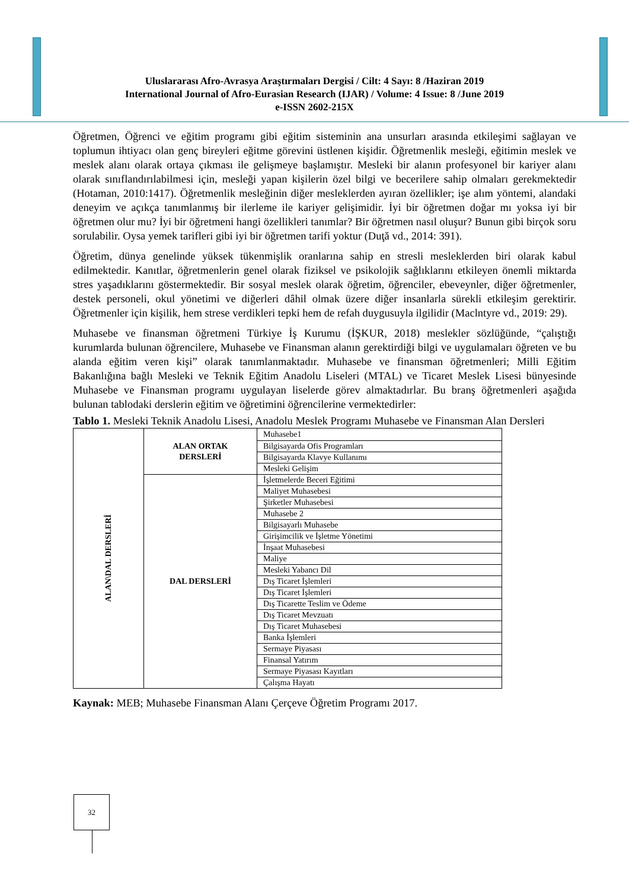Uluslararası Afro-Avrasya Araştırmaları Dergisi / Cilt: 4 Sayı: 8 /Haziran 2019
International Journal of Afro-Eurasian Research (IJAR) / Volume: 4 Issue: 8 /June 2019
e-ISSN 2602-215X
Öğretmen, Öğrenci ve eğitim programı gibi eğitim sisteminin ana unsurları arasında etkileşimi sağlayan ve toplumun ihtiyacı olan genç bireyleri eğitme görevini üstlenen kişidir. Öğretmenlik mesleği, eğitimin meslek ve meslek alanı olarak ortaya çıkması ile gelişmeye başlamıştır. Mesleki bir alanın profesyonel bir kariyer alanı olarak sınıflandırılabilmesi için, mesleği yapan kişilerin özel bilgi ve becerilere sahip olmaları gerekmektedir (Hotaman, 2010:1417). Öğretmenlik mesleğinin diğer mesleklerden ayıran özellikler; işe alım yöntemi, alandaki deneyim ve açıkça tanımlanmış bir ilerleme ile kariyer gelişimidir. İyi bir öğretmen doğar mı yoksa iyi bir öğretmen olur mu? İyi bir öğretmeni hangi özellikleri tanımlar? Bir öğretmen nasıl oluşur? Bunun gibi birçok soru sorulabilir. Oysa yemek tarifleri gibi iyi bir öğretmen tarifi yoktur (Duţă vd., 2014: 391).
Öğretim, dünya genelinde yüksek tükenmişlik oranlarına sahip en stresli mesleklerden biri olarak kabul edilmektedir. Kanıtlar, öğretmenlerin genel olarak fiziksel ve psikolojik sağlıklarını etkileyen önemli miktarda stres yaşadıklarını göstermektedir. Bir sosyal meslek olarak öğretim, öğrenciler, ebeveynler, diğer öğretmenler, destek personeli, okul yönetimi ve diğerleri dâhil olmak üzere diğer insanlarla sürekli etkileşim gerektirir. Öğretmenler için kişilik, hem strese verdikleri tepki hem de refah duygusuyla ilgilidir (Maclntyre vd., 2019: 29).
Muhasebe ve finansman öğretmeni Türkiye İş Kurumu (İŞKUR, 2018) meslekler sözlüğünde, “çalıştığı kurumlarda bulunan öğrencilere, Muhasebe ve Finansman alanın gerektirdiği bilgi ve uygulamaları öğreten ve bu alanda eğitim veren kişi” olarak tanımlanmaktadır. Muhasebe ve finansman öğretmenleri; Milli Eğitim Bakanlığına bağlı Mesleki ve Teknik Eğitim Anadolu Liseleri (MTAL) ve Ticaret Meslek Lisesi bünyesinde Muhasebe ve Finansman programı uygulayan liselerde görev almaktadırlar. Bu branş öğretmenleri aşağıda bulunan tablodaki derslerin eğitim ve öğretimini öğrencilerine vermektedirler:
Tablo 1. Mesleki Teknik Anadolu Lisesi, Anadolu Meslek Programı Muhasebe ve Finansman Alan Dersleri
| ALAN\DAL DERSLERİ | ALAN ORTAK DERSLERİ | Muhasebe1 |
| | | Bilgisayarda Ofis Programları |
| | | Bilgisayarda Klavye Kullanımı |
| | | Mesleki Gelişim |
| | DAL DERSLERİ | İşletmelerde Beceri Eğitimi |
| | | Maliyet Muhasebesi |
| | | Şirketler Muhasebesi |
| | | Muhasebe 2 |
| | | Bilgisayarlı Muhasebe |
| | | Girişimcilik ve İşletme Yönetimi |
| | | İnşaat Muhasebesi |
| | | Maliye |
| | | Mesleki Yabancı Dil |
| | | Dış Ticaret İşlemleri |
| | | Dış Ticaret İşlemleri |
| | | Dış Ticarette Teslim ve Ödeme |
| | | Dış Ticaret Mevzuatı |
| | | Dış Ticaret Muhasebesi |
| | | Banka İşlemleri |
| | | Sermaye Piyasası |
| | | Finansal Yatırım |
| | | Sermaye Piyasası Kayıtları |
| | | Çalışma Hayatı |
Kaynak: MEB; Muhasebe Finansman Alanı Çerçeve Öğretim Programı 2017.
32